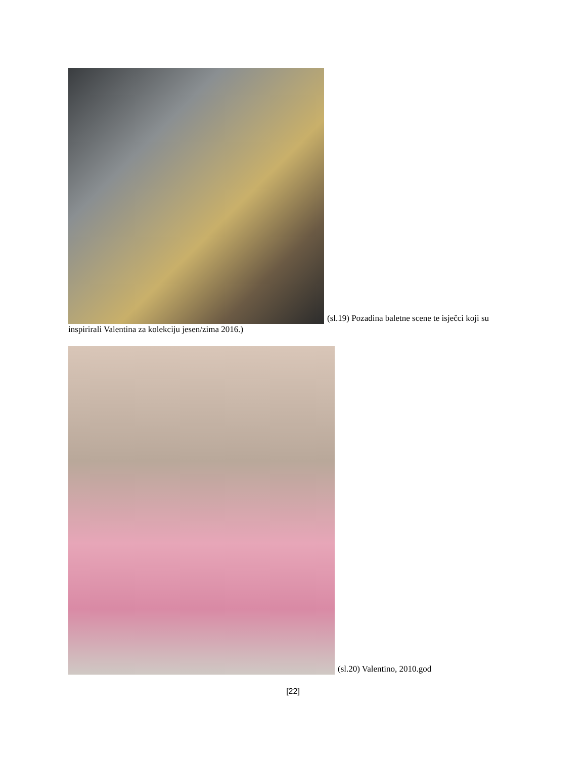(sl.19) Pozadina baletne scene te isječci koji su inspirirali Valentina za kolekciju jesen/zima 2016.)
(sl.20) Valentino, 2010.god
[22]